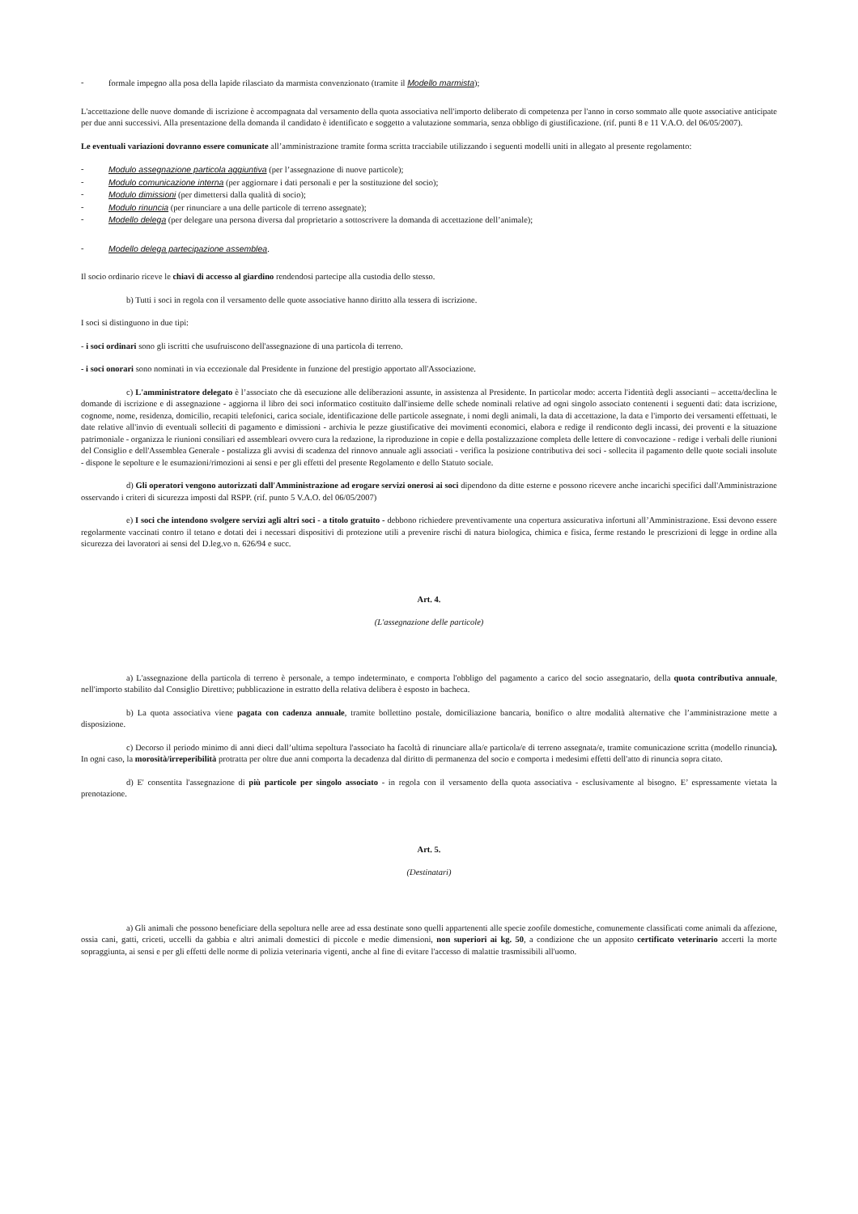- formale impegno alla posa della lapide rilasciato da marmista convenzionato (tramite il Modello marmista);
L'accettazione delle nuove domande di iscrizione è accompagnata dal versamento della quota associativa nell'importo deliberato di competenza per l'anno in corso sommato alle quote associative anticipate per due anni successivi. Alla presentazione della domanda il candidato è identificato e soggetto a valutazione sommaria, senza obbligo di giustificazione. (rif. punti 8 e 11 V.A.O. del 06/05/2007).
Le eventuali variazioni dovranno essere comunicate all’amministrazione tramite forma scritta tracciabile utilizzando i seguenti modelli uniti in allegato al presente regolamento:
- Modulo assegnazione particola aggiuntiva (per l’assegnazione di nuove particole);
- Modulo comunicazione interna (per aggiornare i dati personali e per la sostituzione del socio);
- Modulo dimissioni (per dimettersi dalla qualità di socio);
- Modulo rinuncia (per rinunciare a una delle particole di terreno assegnate);
- Modello delega (per delegare una persona diversa dal proprietario a sottoscrivere la domanda di accettazione dell’animale);
- Modello delega partecipazione assemblea.
Il socio ordinario riceve le chiavi di accesso al giardino rendendosi partecipe alla custodia dello stesso.
b) Tutti i soci in regola con il versamento delle quote associative hanno diritto alla tessera di iscrizione.
I soci si distinguono in due tipi:
- i soci ordinari sono gli iscritti che usufruiscono dell'assegnazione di una particola di terreno.
- i soci onorari sono nominati in via eccezionale dal Presidente in funzione del prestigio apportato all'Associazione.
c) L'amministratore delegato è l’associato che dà esecuzione alle deliberazioni assunte, in assistenza al Presidente. In particolar modo: accerta l'identità degli associanti – accetta/declina le domande di iscrizione e di assegnazione - aggiorna il libro dei soci informatico costituito dall'insieme delle schede nominali relative ad ogni singolo associato contenenti i seguenti dati: data iscrizione, cognome, nome, residenza, domicilio, recapiti telefonici, carica sociale, identificazione delle particole assegnate, i nomi degli animali, la data di accettazione, la data e l'importo dei versamenti effettuati, le date relative all'invio di eventuali solleciti di pagamento e dimissioni - archivia le pezze giustificative dei movimenti economici, elabora e redige il rendiconto degli incassi, dei proventi e la situazione patrimoniale - organizza le riunioni consiliari ed assembleari ovvero cura la redazione, la riproduzione in copie e della postalizzazione completa delle lettere di convocazione - redige i verbali delle riunioni del Consiglio e dell'Assemblea Generale - postalizza gli avvisi di scadenza del rinnovo annuale agli associati - verifica la posizione contributiva dei soci - sollecita il pagamento delle quote sociali insolute - dispone le sepolture e le esumazioni/rimozioni ai sensi e per gli effetti del presente Regolamento e dello Statuto sociale.
d) Gli operatori vengono autorizzati dall'Amministrazione ad erogare servizi onerosi ai soci dipendono da ditte esterne e possono ricevere anche incarichi specifici dall'Amministrazione osservando i criteri di sicurezza imposti dal RSPP. (rif. punto 5 V.A.O. del 06/05/2007)
e) I soci che intendono svolgere servizi agli altri soci - a titolo gratuito - debbono richiedere preventivamente una copertura assicurativa infortuni all’Amministrazione. Essi devono essere regolarmente vaccinati contro il tetano e dotati dei i necessari dispositivi di protezione utili a prevenire rischi di natura biologica, chimica e fisica, ferme restando le prescrizioni di legge in ordine alla sicurezza dei lavoratori ai sensi del D.leg.vo n. 626/94 e succ.
Art. 4.
(L'assegnazione delle particole)
a) L'assegnazione della particola di terreno è personale, a tempo indeterminato, e comporta l'obbligo del pagamento a carico del socio assegnatario, della quota contributiva annuale, nell'importo stabilito dal Consiglio Direttivo; pubblicazione in estratto della relativa delibera è esposto in bacheca.
b) La quota associativa viene pagata con cadenza annuale, tramite bollettino postale, domiciliazione bancaria, bonifico o altre modalità alternative che l’amministrazione mette a disposizione.
c) Decorso il periodo minimo di anni dieci dall’ultima sepoltura l'associato ha facoltà di rinunciare alla/e particola/e di terreno assegnata/e, tramite comunicazione scritta (modello rinuncia). In ogni caso, la morosità/irreperibilità protratta per oltre due anni comporta la decadenza dal diritto di permanenza del socio e comporta i medesimi effetti dell'atto di rinuncia sopra citato.
d) E' consentita l'assegnazione di più particole per singolo associato - in regola con il versamento della quota associativa - esclusivamente al bisogno. E’ espressamente vietata la prenotazione.
Art. 5.
(Destinatari)
a) Gli animali che possono beneficiare della sepoltura nelle aree ad essa destinate sono quelli appartenenti alle specie zoofile domestiche, comunemente classificati come animali da affezione, ossia cani, gatti, criceti, uccelli da gabbia e altri animali domestici di piccole e medie dimensioni, non superiori ai kg. 50, a condizione che un apposito certificato veterinario accerti la morte sopraggiunta, ai sensi e per gli effetti delle norme di polizia veterinaria vigenti, anche al fine di evitare l'accesso di malattie trasmissibili all'uomo.